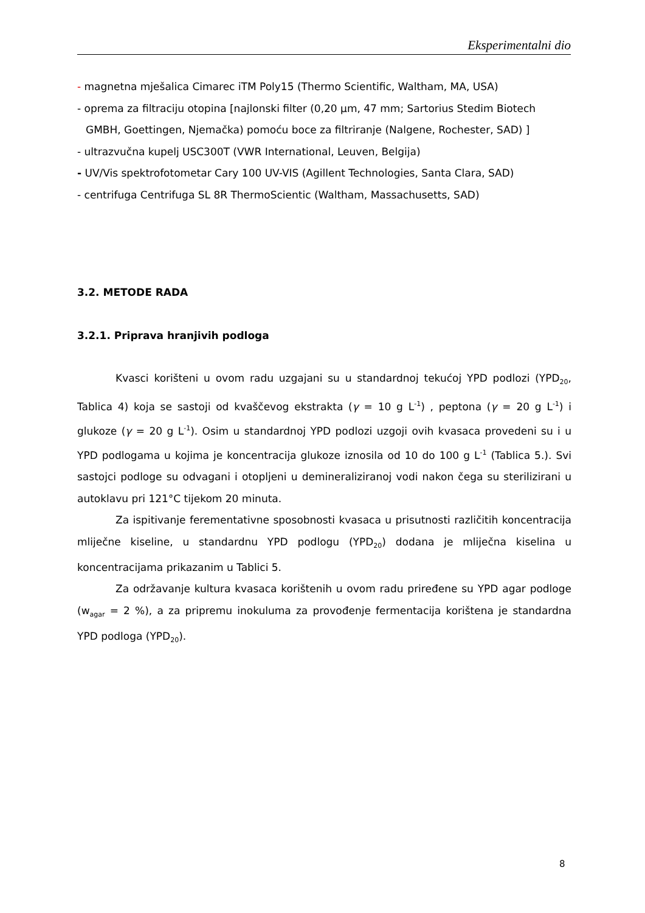Eksperimentalni dio
- magnetna mješalica Cimarec iTM Poly15 (Thermo Scientific, Waltham, MA, USA)
- oprema za filtraciju otopina [najlonski filter (0,20 µm, 47 mm; Sartorius Stedim Biotech
GMBH, Goettingen, Njemačka) pomoću boce za filtriranje (Nalgene, Rochester, SAD) ]
- ultrazvučna kupelj USC300T (VWR International, Leuven, Belgija)
- UV/Vis spektrofotometar Cary 100 UV-VIS (Agillent Technologies, Santa Clara, SAD)
- centrifuga Centrifuga SL 8R ThermoScientic (Waltham, Massachusetts, SAD)
3.2. METODE RADA
3.2.1. Priprava hranjivih podloga
Kvasci korišteni u ovom radu uzgajani su u standardnoj tekućoj YPD podlozi (YPD<sub>20</sub>, Tablica 4) koja se sastoji od kvaščevog ekstrakta (γ = 10 g L<sup>-1</sup>) , peptona (γ = 20 g L<sup>-1</sup>) i glukoze (γ = 20 g L<sup>-1</sup>). Osim u standardnoj YPD podlozi uzgoji ovih kvasaca provedeni su i u YPD podlogama u kojima je koncentracija glukoze iznosila od 10 do 100 g L<sup>-1</sup> (Tablica 5.). Svi sastojci podloge su odvagani i otopljeni u demineraliziranoj vodi nakon čega su sterilizirani u autoklavu pri 121°C tijekom 20 minuta.
Za ispitivanje ferementativne sposobnosti kvasaca u prisutnosti različitih koncentracija mliječne kiseline, u standardnu YPD podlogu (YPD<sub>20</sub>) dodana je mliječna kiselina u koncentracijama prikazanim u Tablici 5.
Za održavanje kultura kvasaca korištenih u ovom radu priređene su YPD agar podloge (w<sub>agar</sub> = 2 %), a za pripremu inokuluma za provođenje fermentacija korištena je standardna YPD podloga (YPD<sub>20</sub>).
8